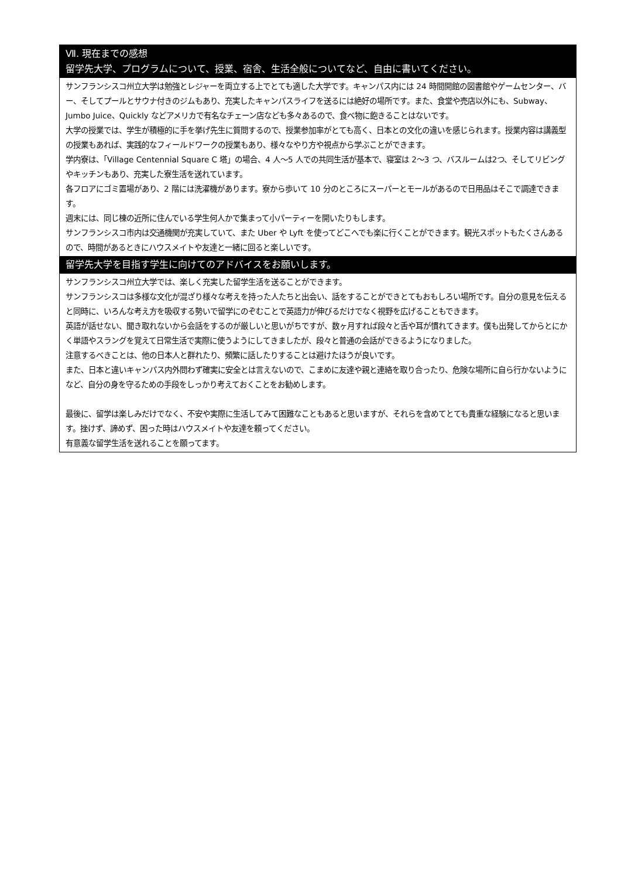Ⅶ. 現在までの感想
留学先大学、プログラムについて、授業、宿舎、生活全般についてなど、自由に書いてください。
サンフランシスコ州立大学は勉強とレジャーを両立する上でとても適した大学です。キャンパス内には 24 時間開館の図書館やゲームセンター、バー、そしてプールとサウナ付きのジムもあり、充実したキャンパスライフを送るには絶好の場所です。また、食堂や売店以外にも、Subway、Jumbo Juice、Quickly などアメリカで有名なチェーン店なども多々あるので、食べ物に飽きることはないです。
大学の授業では、学生が積極的に手を挙げ先生に質問するので、授業参加率がとても高く、日本との文化の違いを感じられます。授業内容は講義型の授業もあれば、実践的なフィールドワークの授業もあり、様々なやり方や視点から学ぶことができます。
学内寮は、「Village Centennial Square C 塔」の場合、4 人～5 人での共同生活が基本で、寝室は 2～3 つ、バスルームは2つ、そしてリビングやキッチンもあり、充実した寮生活を送れています。
各フロアにゴミ置場があり、2 階には洗濯機があります。寮から歩いて 10 分のところにスーパーとモールがあるので日用品はそこで調達できます。
週末には、同じ棟の近所に住んでいる学生何人かで集まって小パーティーを開いたりもします。
サンフランシスコ市内は交通機関が充実していて、また Uber や Lyft を使ってどこへでも楽に行くことができます。観光スポットもたくさんあるので、時間があるときにハウスメイトや友達と一緒に回ると楽しいです。
留学先大学を目指す学生に向けてのアドバイスをお願いします。
サンフランシスコ州立大学では、楽しく充実した留学生活を送ることができます。
サンフランシスコは多様な文化が混ざり様々な考えを持った人たちと出会い、話をすることができとてもおもしろい場所です。自分の意見を伝えると同時に、いろんな考え方を吸収する勢いで留学にのぞむことで英語力が伸びるだけでなく視野を広げることもできます。
英語が話せない、聞き取れないから会話をするのが厳しいと思いがちですが、数ヶ月すれば段々と舌や耳が慣れてきます。僕も出発してからとにかく単語やスラングを覚えて日常生活で実際に使うようにしてきましたが、段々と普通の会話ができるようになりました。
注意するべきことは、他の日本人と群れたり、頻繁に話したりすることは避けたほうが良いです。
また、日本と違いキャンパス内外問わず確実に安全とは言えないので、こまめに友達や親と連絡を取り合ったり、危険な場所に自ら行かないようになど、自分の身を守るための手段をしっかり考えておくことをお勧めします。
最後に、留学は楽しみだけでなく、不安や実際に生活してみて困難なこともあると思いますが、それらを含めてとても貴重な経験になると思います。挫けず、諦めず、困った時はハウスメイトや友達を頼ってください。
有意義な留学生活を送れることを願ってます。